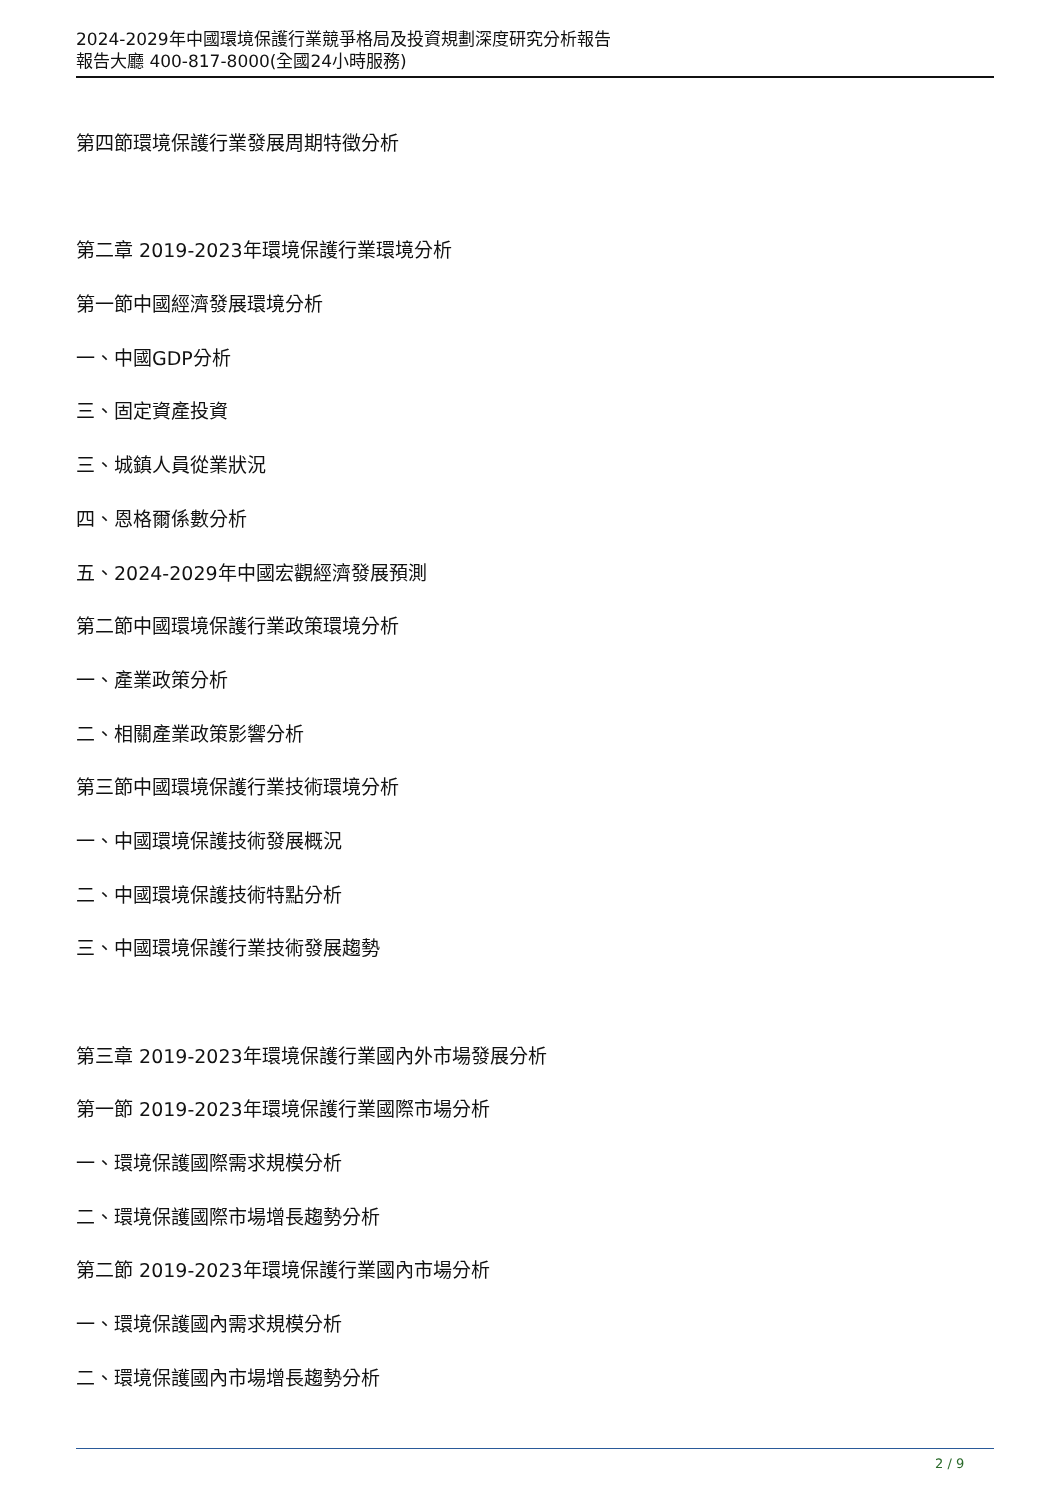2024-2029年中國環境保護行業競爭格局及投資規劃深度研究分析報告
報告大廳 400-817-8000(全國24小時服務)
第四節環境保護行業發展周期特徵分析
第二章 2019-2023年環境保護行業環境分析
第一節中國經濟發展環境分析
一、中國GDP分析
三、固定資產投資
三、城鎮人員從業狀況
四、恩格爾係數分析
五、2024-2029年中國宏觀經濟發展預測
第二節中國環境保護行業政策環境分析
一、產業政策分析
二、相關產業政策影響分析
第三節中國環境保護行業技術環境分析
一、中國環境保護技術發展概況
二、中國環境保護技術特點分析
三、中國環境保護行業技術發展趨勢
第三章 2019-2023年環境保護行業國內外市場發展分析
第一節 2019-2023年環境保護行業國際市場分析
一、環境保護國際需求規模分析
二、環境保護國際市場增長趨勢分析
第二節 2019-2023年環境保護行業國內市場分析
一、環境保護國內需求規模分析
二、環境保護國內市場增長趨勢分析
2 / 9